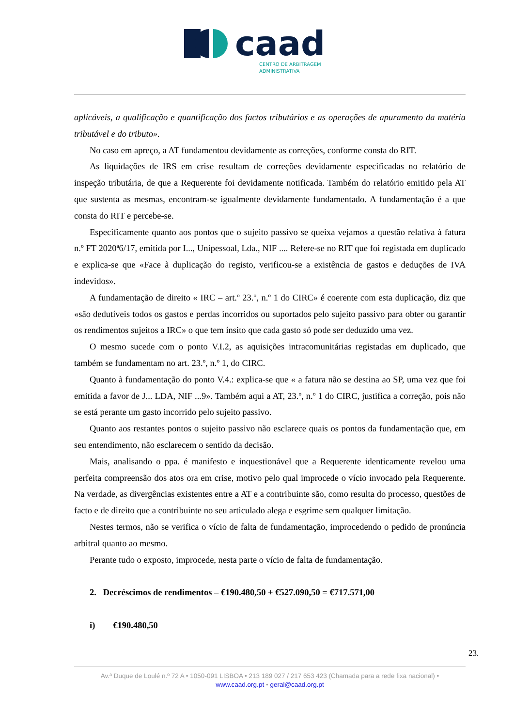caad
CENTRO DE ARBITRAGEM
ADMINISTRATIVA
aplicáveis, a qualificação e quantificação dos factos tributários e as operações de apuramento da matéria tributável e do tributo».
No caso em apreço, a AT fundamentou devidamente as correções, conforme consta do RIT.
As liquidações de IRS em crise resultam de correções devidamente especificadas no relatório de inspeção tributária, de que a Requerente foi devidamente notificada. Também do relatório emitido pela AT que sustenta as mesmas, encontram-se igualmente devidamente fundamentado. A fundamentação é a que consta do RIT e percebe-se.
Especificamente quanto aos pontos que o sujeito passivo se queixa vejamos a questão relativa à fatura n.º FT 2020ª6/17, emitida por I..., Unipessoal, Lda., NIF .... Refere-se no RIT que foi registada em duplicado e explica-se que «Face à duplicação do registo, verificou-se a existência de gastos e deduções de IVA indevidos».
A fundamentação de direito « IRC – art.º 23.º, n.º 1 do CIRC» é coerente com esta duplicação, diz que «são dedutíveis todos os gastos e perdas incorridos ou suportados pelo sujeito passivo para obter ou garantir os rendimentos sujeitos a IRC» o que tem ínsito que cada gasto só pode ser deduzido uma vez.
O mesmo sucede com o ponto V.I.2, as aquisições intracomunitárias registadas em duplicado, que também se fundamentam no art. 23.º, n.º 1, do CIRC.
Quanto à fundamentação do ponto V.4.: explica-se que « a fatura não se destina ao SP, uma vez que foi emitida a favor de J... LDA, NIF ...9». Também aqui a AT, 23.º, n.º 1 do CIRC, justifica a correção, pois não se está perante um gasto incorrido pelo sujeito passivo.
Quanto aos restantes pontos o sujeito passivo não esclarece quais os pontos da fundamentação que, em seu entendimento, não esclarecem o sentido da decisão.
Mais, analisando o ppa. é manifesto e inquestionável que a Requerente identicamente revelou uma perfeita compreensão dos atos ora em crise, motivo pelo qual improcede o vício invocado pela Requerente. Na verdade, as divergências existentes entre a AT e a contribuinte são, como resulta do processo, questões de facto e de direito que a contribuinte no seu articulado alega e esgrime sem qualquer limitação.
Nestes termos, não se verifica o vício de falta de fundamentação, improcedendo o pedido de pronúncia arbitral quanto ao mesmo.
Perante tudo o exposto, improcede, nesta parte o vício de falta de fundamentação.
2. Decréscimos de rendimentos – €190.480,50 + €527.090,50 = €717.571,00
i) €190.480,50
23.
Av.ª Duque de Loulé n.º 72 A • 1050-091 LISBOA • 213 189 027 / 217 653 423 (Chamada para a rede fixa nacional) •
www.caad.org.pt • geral@caad.org.pt